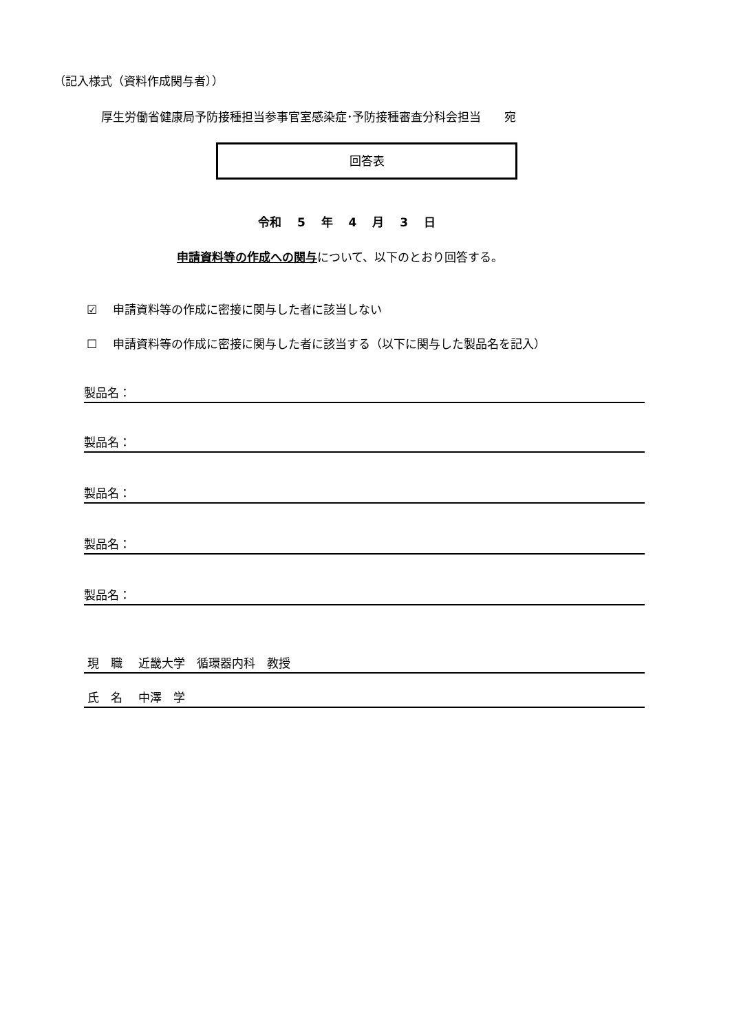（記入様式（資料作成関与者））
厚生労働省健康局予防接種担当参事官室感染症･予防接種審査分科会担当　　宛
回答表
令和　 5 　年　 4 　月　 3 　日
申請資料等の作成への関与について、以下のとおり回答する。
☑　 申請資料等の作成に密接に関与した者に該当しない
☐　 申請資料等の作成に密接に関与した者に該当する（以下に関与した製品名を記入）
製品名：
製品名：
製品名：
製品名：
製品名：
現　職　 近畿大学　循環器内科　教授
氏　名　 中澤　学